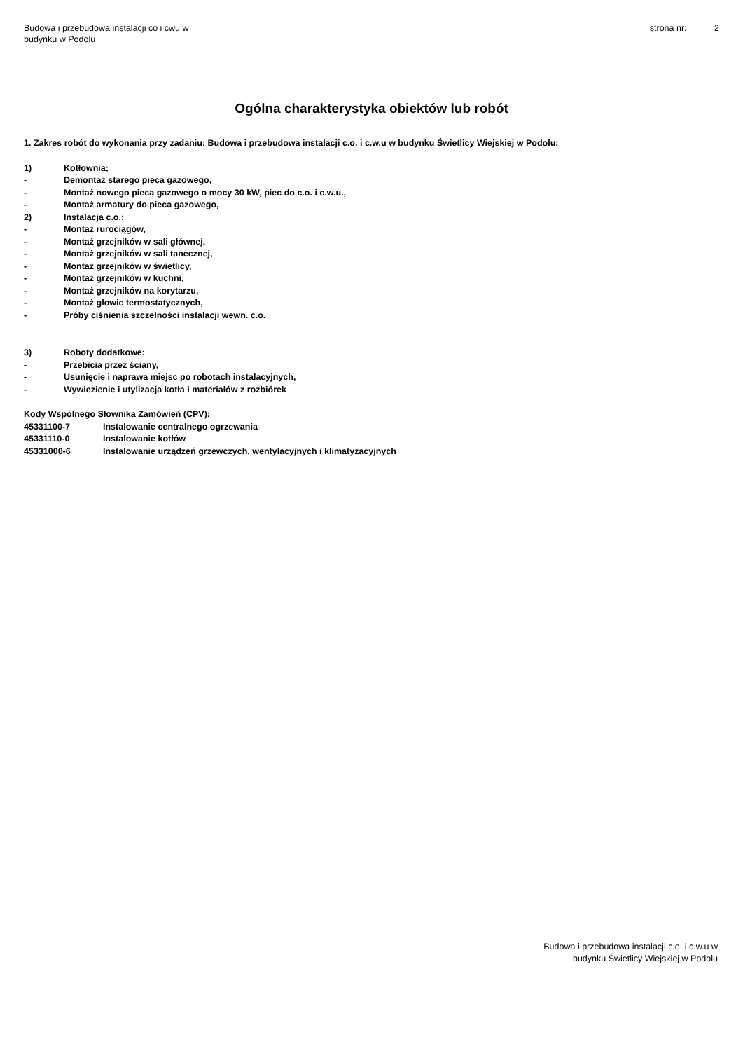Budowa i przebudowa instalacji co i cwu w
budynku w Podolu
strona nr: 2
Ogólna charakterystyka obiektów lub robót
1. Zakres robót do wykonania przy zadaniu: Budowa i przebudowa instalacji c.o. i c.w.u w budynku Świetlicy Wiejskiej w Podolu:
1) Kotłownia;
- Demontaż starego pieca gazowego,
- Montaż nowego pieca gazowego o mocy 30 kW, piec do c.o. i c.w.u.,
- Montaż armatury do pieca gazowego,
2) Instalacja c.o.:
- Montaż rurociągów,
- Montaż grzejników w sali głównej,
- Montaż grzejników w sali tanecznej,
- Montaż grzejników w świetlicy,
- Montaż grzejników w kuchni,
- Montaż grzejników na korytarzu,
- Montaż głowic termostatycznych,
- Próby ciśnienia szczelności instalacji wewn. c.o.
3) Roboty dodatkowe:
- Przebicia przez ściany,
- Usunięcie i naprawa miejsc po robotach instalacyjnych,
- Wywiezienie i utylizacja kotła i materiałów z rozbiórek
Kody Wspólnego Słownika Zamówień (CPV):
45331100-7 Instalowanie centralnego ogrzewania
45331110-0 Instalowanie kotłów
45331000-6 Instalowanie urządzeń grzewczych, wentylacyjnych i klimatyzacyjnych
Budowa i przebudowa instalacji c.o. i c.w.u w
budynku Świetlicy Wiejskiej w Podolu